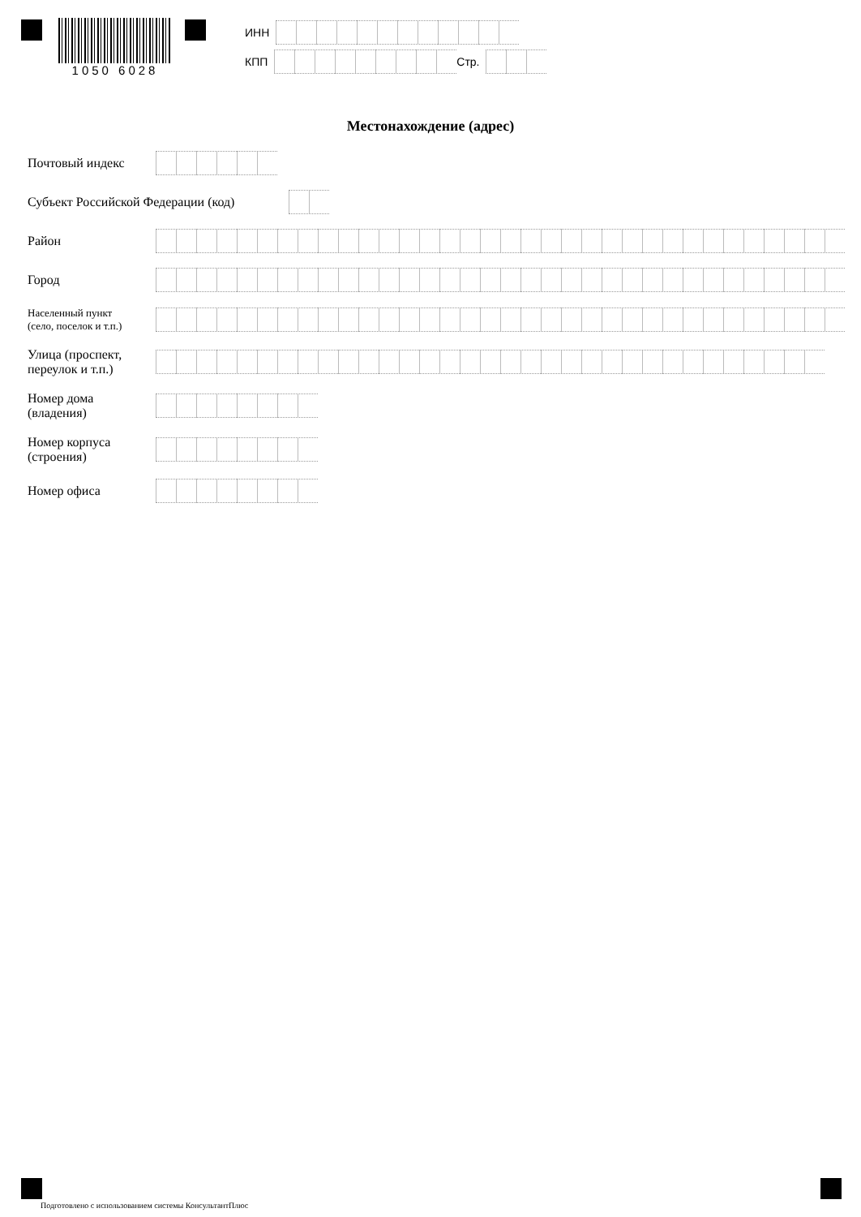1050 6028
ИНН
КПП Стр.
Местонахождение (адрес)
Почтовый индекс
Субъект Российской Федерации (код)
Район
Город
Населенный пункт
(село, поселок и т.п.)
Улица (проспект,
переулок и т.п.)
Номер дома
(владения)
Номер корпуса
(строения)
Номер офиса
Подготовлено с использованием системы КонсультантПлюс